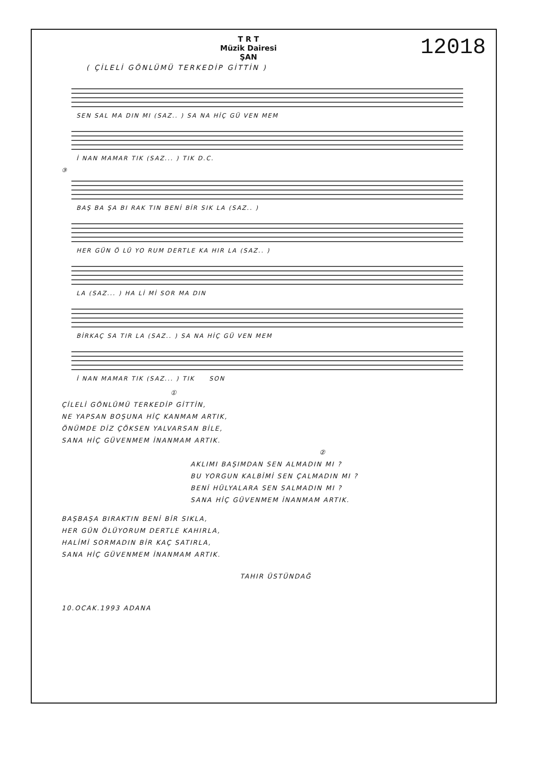T R T
Müzik Dairesi
ŞAN
12018
( ÇİLELİ GÖNLÜMÜ TERKEDİP GİTTİN )
SEN SAL MA DIN MI (SAZ.. ) SA NA HİÇ GÜ VEN MEM
İ NAN MAMAR TIK (SAZ... ) TIK D.C.
③
BAŞ BA ŞA BI RAK TIN BENİ BİR SIK LA (SAZ.. )
HER GÜN Ö LÜ YO RUM DERTLE KA HIR LA (SAZ.. )
LA (SAZ... ) HA Lİ Mİ SOR MA DIN
BİRKAÇ SA TIR LA (SAZ.. ) SA NA HİÇ GÜ VEN MEM
İ NAN MAMAR TIK (SAZ... ) TIK SON
①
ÇİLELİ GÖNLÜMÜ TERKEDİP GİTTİN,
NE YAPSAN BOŞUNA HİÇ KANMAM ARTIK,
ÖNÜMDE DİZ ÇÖKSEN YALVARSAN BİLE,
SANA HİÇ GÜVENMEM İNANMAM ARTIK.
②
AKLIMI BAŞIMDAN SEN ALMADIN MI ?
BU YORGUN KALBİMİ SEN ÇALMADIN MI ?
BENİ HÜLYALARA SEN SALMADIN MI ?
SANA HİÇ GÜVENMEM İNANMAM ARTIK.
BAŞBAŞA BIRAKTIN BENİ BİR SIKLA,
HER GÜN ÖLÜYORUM DERTLE KAHIRLA,
HALİMİ SORMADIN BİR KAÇ SATIRLA,
SANA HİÇ GÜVENMEM İNANMAM ARTIK.
TAHIR ÜSTÜNDAĞ
10.OCAK.1993 ADANA